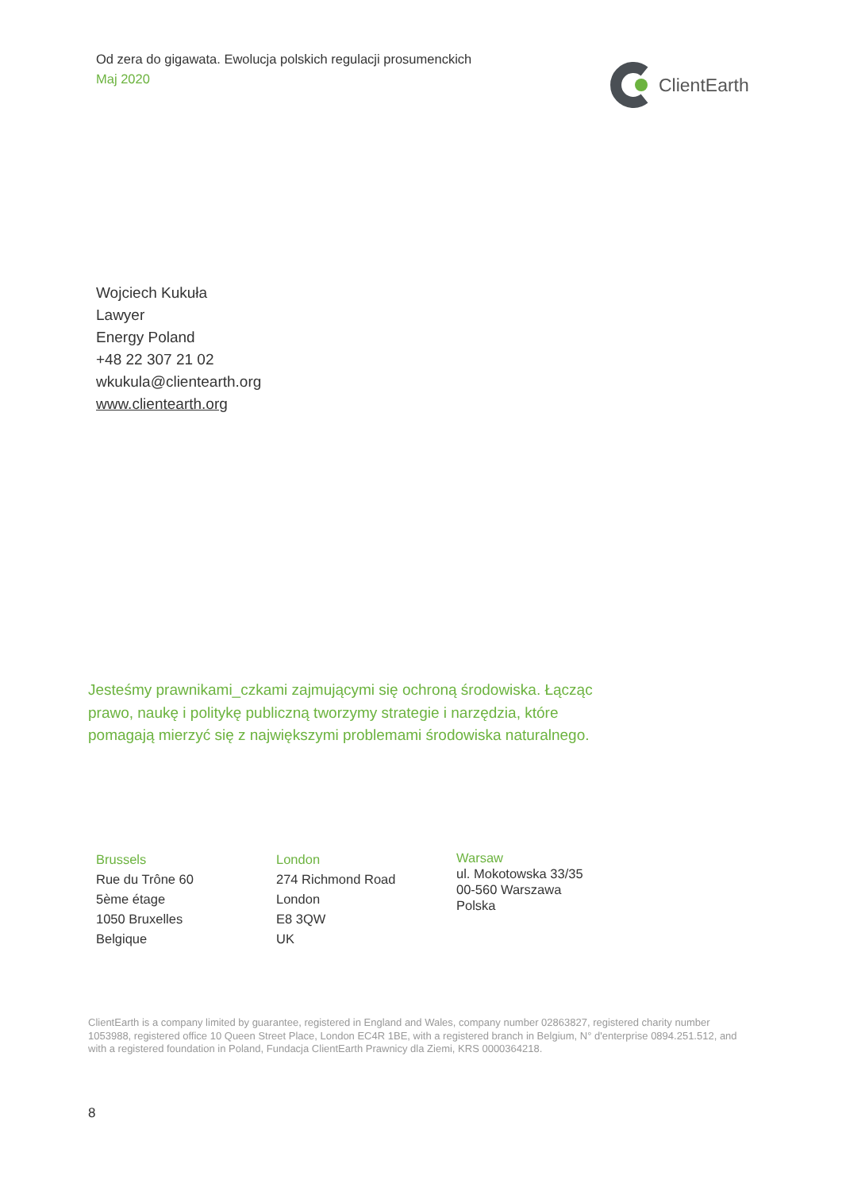Od zera do gigawata. Ewolucja polskich regulacji prosumenckich
Maj 2020
ClientEarth
Wojciech Kukuła
Lawyer
Energy Poland
+48 22 307 21 02
wkukula@clientearth.org
www.clientearth.org
Jesteśmy prawnikami_czkami zajmującymi się ochroną środowiska. Łącząc prawo, naukę i politykę publiczną tworzymy strategie i narzędzia, które pomagają mierzyć się z największymi problemami środowiska naturalnego.
Brussels
Rue du Trône 60
5ème étage
1050 Bruxelles
Belgique
London
274 Richmond Road
London
E8 3QW
UK
Warsaw
ul. Mokotowska 33/35
00-560 Warszawa
Polska
ClientEarth is a company limited by guarantee, registered in England and Wales, company number 02863827, registered charity number 1053988, registered office 10 Queen Street Place, London EC4R 1BE, with a registered branch in Belgium, N° d'enterprise 0894.251.512, and with a registered foundation in Poland, Fundacja ClientEarth Prawnicy dla Ziemi, KRS 0000364218.
8